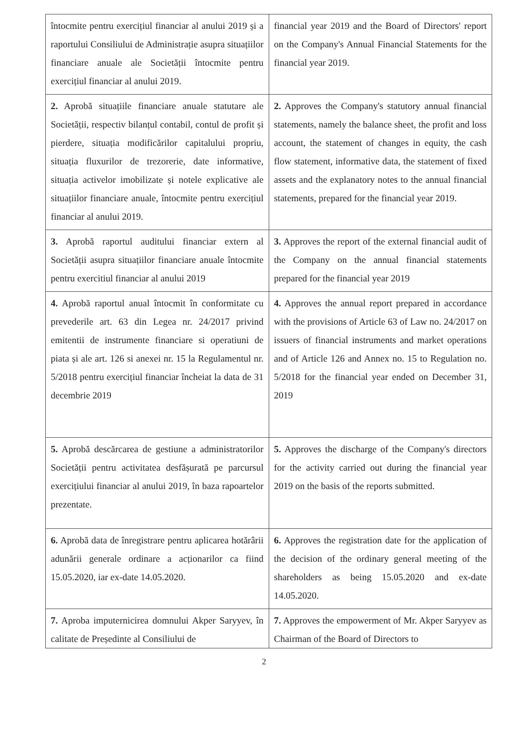| întocmite pentru exercițiul financiar al anului 2019 și a raportului Consiliului de Administrație asupra situațiilor financiare anuale ale Societății întocmite pentru exercițiul financiar al anului 2019. | financial year 2019 and the Board of Directors' report on the Company's Annual Financial Statements for the financial year 2019. |
| 2. Aprobă situațiile financiare anuale statutare ale Societății, respectiv bilanțul contabil, contul de profit și pierdere, situația modificărilor capitalului propriu, situația fluxurilor de trezorerie, date informative, situația activelor imobilizate și notele explicative ale situațiilor financiare anuale, întocmite pentru exercițiul financiar al anului 2019. | 2. Approves the Company's statutory annual financial statements, namely the balance sheet, the profit and loss account, the statement of changes in equity, the cash flow statement, informative data, the statement of fixed assets and the explanatory notes to the annual financial statements, prepared for the financial year 2019. |
| 3. Aprobă raportul auditului financiar extern al Societății asupra situațiilor financiare anuale întocmite pentru exercitiul financiar al anului 2019 | 3. Approves the report of the external financial audit of the Company on the annual financial statements prepared for the financial year 2019 |
| 4. Aprobă raportul anual întocmit în conformitate cu prevederile art. 63 din Legea nr. 24/2017 privind emitentii de instrumente financiare si operatiuni de piata și ale art. 126 si anexei nr. 15 la Regulamentul nr. 5/2018 pentru exercițiul financiar încheiat la data de 31 decembrie 2019 | 4. Approves the annual report prepared in accordance with the provisions of Article 63 of Law no. 24/2017 on issuers of financial instruments and market operations and of Article 126 and Annex no. 15 to Regulation no. 5/2018 for the financial year ended on December 31, 2019 |
| 5. Aprobă descărcarea de gestiune a administratorilor Societății pentru activitatea desfășurată pe parcursul exercițiului financiar al anului 2019, în baza rapoartelor prezentate. | 5. Approves the discharge of the Company's directors for the activity carried out during the financial year 2019 on the basis of the reports submitted. |
| 6. Aprobă data de înregistrare pentru aplicarea hotărârii adunării generale ordinare a acționarilor ca fiind 15.05.2020, iar ex-date 14.05.2020. | 6. Approves the registration date for the application of the decision of the ordinary general meeting of the shareholders as being 15.05.2020 and ex-date 14.05.2020. |
| 7. Aproba imputernicirea domnului Akper Saryyev, în calitate de Președinte al Consiliului de | 7. Approves the empowerment of Mr. Akper Saryyev as Chairman of the Board of Directors to |
2